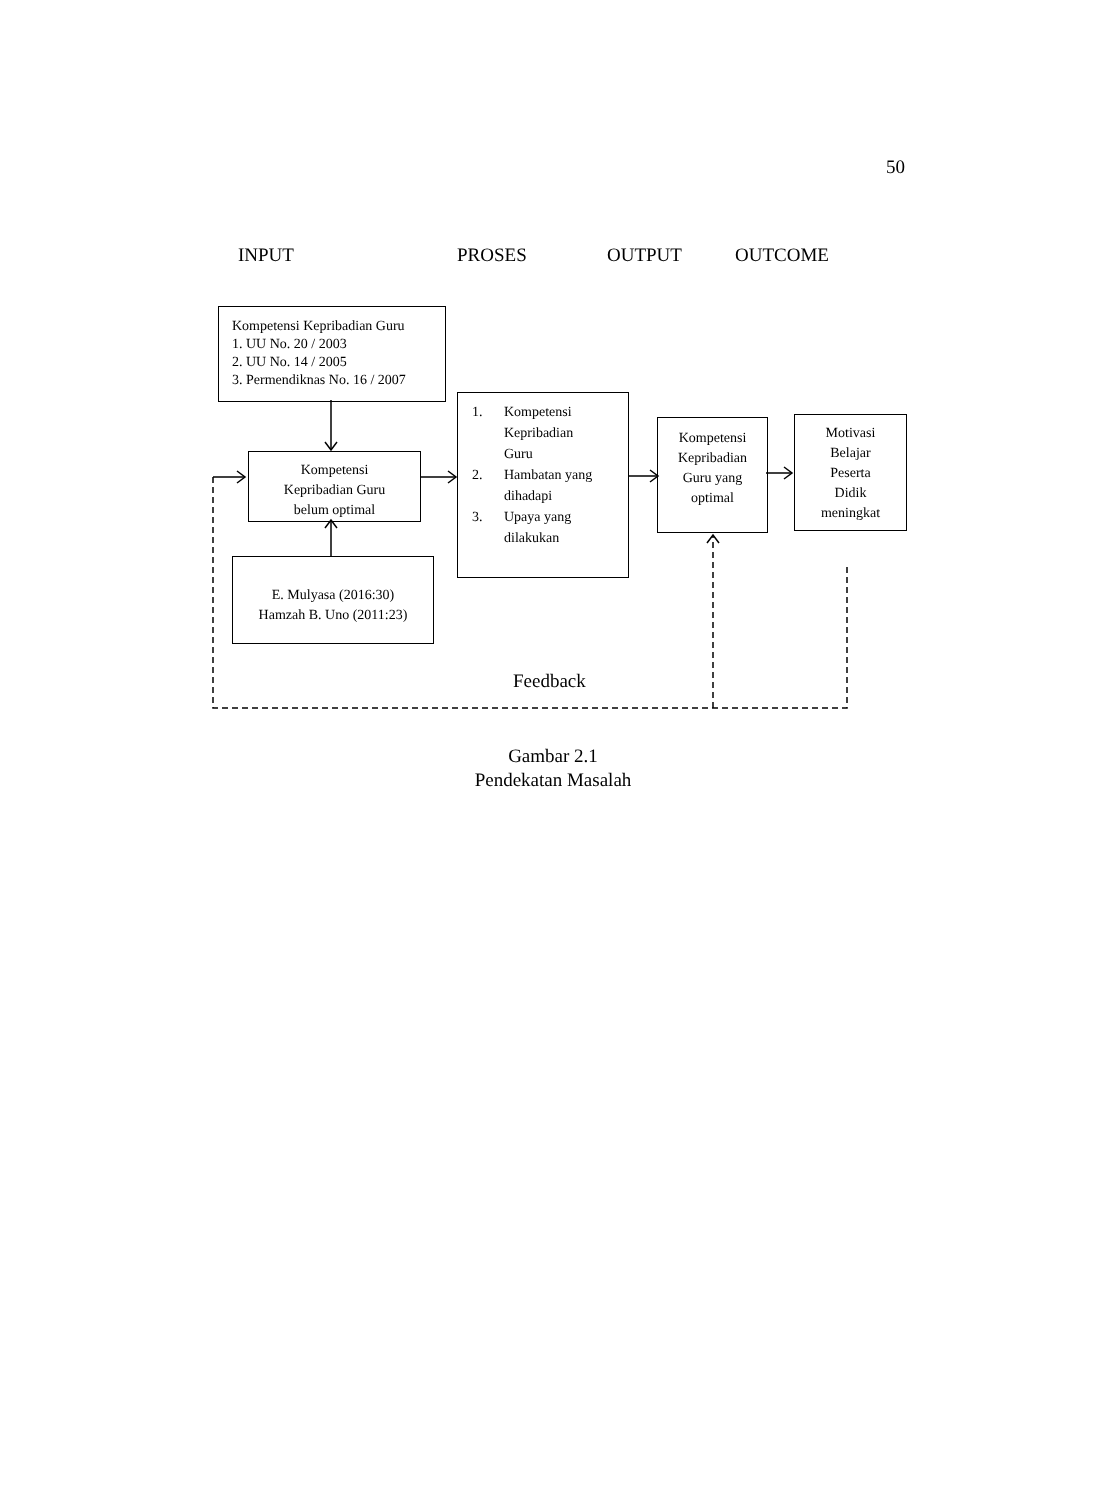50
INPUT PROSES OUTPUT OUTCOME
Kompetensi Kepribadian Guru
1. UU No. 20 / 2003
2. UU No. 14 / 2005
3. Permendiknas No. 16 / 2007
Kompetensi
Kepribadian Guru
belum optimal
E. Mulyasa (2016:30)
Hamzah B. Uno (2011:23)
1. Kompetensi
Kepribadian
Guru
2. Hambatan yang
dihadapi
3. Upaya yang
dilakukan
Kompetensi
Kepribadian
Guru yang
optimal
Motivasi
Belajar
Peserta
Didik
meningkat
Feedback
Gambar 2.1
Pendekatan Masalah